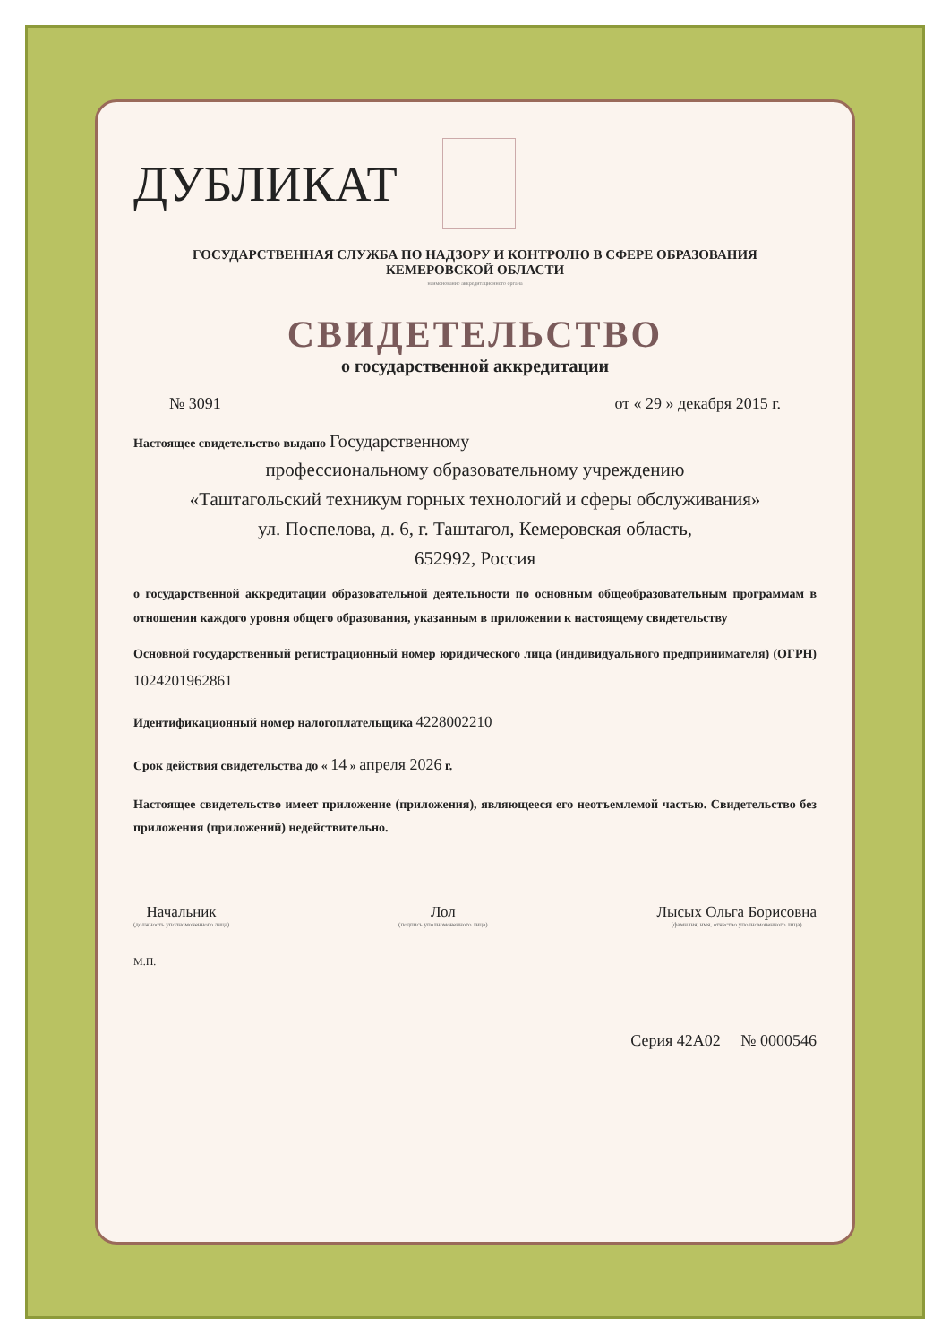ДУБЛИКАТ
ГОСУДАРСТВЕННАЯ СЛУЖБА ПО НАДЗОРУ И КОНТРОЛЮ В СФЕРЕ ОБРАЗОВАНИЯ
КЕМЕРОВСКОЙ ОБЛАСТИ
наименование аккредитационного органа
СВИДЕТЕЛЬСТВО
о государственной аккредитации
№ 3091 от « 29 » декабря 2015 г.
Настоящее свидетельство выдано Государственному
профессиональному образовательному учреждению
«Таштагольский техникум горных технологий и сферы обслуживания»
ул. Поспелова, д. 6, г. Таштагол, Кемеровская область,
652992, Россия
о государственной аккредитации образовательной деятельности по основным общеобразовательным программам в отношении каждого уровня общего образования, указанным в приложении к настоящему свидетельству
Основной государственный регистрационный номер юридического лица (индивидуального предпринимателя) (ОГРН) 1024201962861
Идентификационный номер налогоплательщика 4228002210
Срок действия свидетельства до « 14 » апреля 2026 г.
Настоящее свидетельство имеет приложение (приложения), являющееся его неотъемлемой частью. Свидетельство без приложения (приложений) недействительно.
Начальник
(должность уполномоченного лица)
Лол
(подпись уполномоченного лица)
Лысых Ольга Борисовна
(фамилия, имя, отчество уполномоченного лица)
М.П.
Серия 42А02 № 0000546